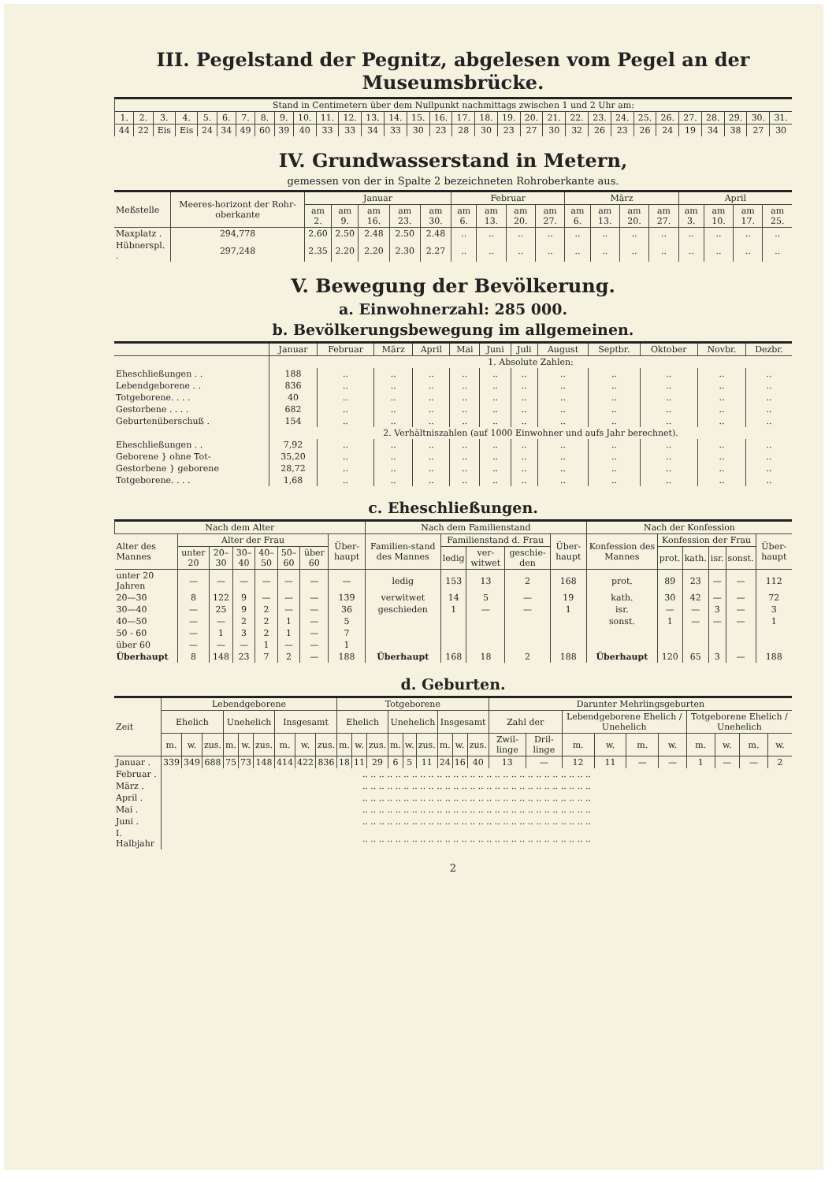III. Pegelstand der Pegnitz, abgelesen vom Pegel an der Museumsbrücke.
| Stand in Centimetern über dem Nullpunkt nachmittags zwischen 1 und 2 Uhr am: | | | | | | | | | | | | | | | | | | | | | | | | | | | | | | |
| --- | --- | --- | --- | --- | --- | --- | --- | --- | --- | --- | --- | --- | --- | --- | --- | --- | --- | --- | --- | --- | --- | --- | --- | --- | --- | --- | --- | --- | --- | --- |
| 1. | 2. | 3. | 4. | 5. | 6. | 7. | 8. | 9. | 10. | 11. | 12. | 13. | 14. | 15. | 16. | 17. | 18. | 19. | 20. | 21. | 22. | 23. | 24. | 25. | 26. | 27. | 28. | 29. | 30. | 31. |
| 44 | 22 | Eis | Eis | 24 | 34 | 49 | 60 | 39 | 40 | 33 | 33 | 34 | 33 | 30 | 23 | 28 | 30 | 23 | 27 | 30 | 32 | 26 | 23 | 26 | 24 | 19 | 34 | 38 | 27 | 30 |
IV. Grundwasserstand in Metern,
gemessen von der in Spalte 2 bezeichneten Rohroberkante aus.
| Meßstelle | Meeres-horizont der Rohr-oberkante | Januar | | | | | Februar | | | | März | | | | April | | | |
| --- | --- | --- | --- | --- | --- | --- | --- | --- | --- | --- | --- | --- | --- | --- | --- | --- | --- | --- |
| | | am 2. | am 9. | am 16. | am 23. | am 30. | am 6. | am 13. | am 20. | am 27. | am 6. | am 13. | am 20. | am 27. | am 3. | am 10. | am 17. | am 25. |
| Maxplatz . | 294,778 | 2.60 | 2.50 | 2.48 | 2.50 | 2.48 | .. | .. | .. | .. | .. | .. | .. | .. | .. | .. | .. | .. |
| Hübnerspl. . | 297,248 | 2.35 | 2.20 | 2.20 | 2.30 | 2.27 | .. | .. | .. | .. | .. | .. | .. | .. | .. | .. | .. | .. |
V. Bewegung der Bevölkerung.
a. Einwohnerzahl: 285 000.
b. Bevölkerungsbewegung im allgemeinen.
| | Januar | Februar | März | April | Mai | Juni | Juli | August | Septbr. | Oktober | Novbr. | Dezbr. |
| --- | --- | --- | --- | --- | --- | --- | --- | --- | --- | --- | --- | --- |
| | 1. Absolute Zahlen: | | | | | | | | | | | |
| Eheschließungen . . | 188 | .. | .. | .. | .. | .. | .. | .. | .. | .. | .. | .. |
| Lebendgeborene . . | 836 | .. | .. | .. | .. | .. | .. | .. | .. | .. | .. | .. |
| Totgeborene. . . . | 40 | .. | .. | .. | .. | .. | .. | .. | .. | .. | .. | .. |
| Gestorbene . . . . | 682 | .. | .. | .. | .. | .. | .. | .. | .. | .. | .. | .. |
| Geburtenüberschuß . | 154 | .. | .. | .. | .. | .. | .. | .. | .. | .. | .. | .. |
| | 2. Verhältniszahlen (auf 1000 Einwohner und aufs Jahr berechnet). | | | | | | | | | | | |
| Eheschließungen . . | 7,92 | .. | .. | .. | .. | .. | .. | .. | .. | .. | .. | .. |
| Geborene } ohne Tot- | 35,20 | .. | .. | .. | .. | .. | .. | .. | .. | .. | .. | .. |
| Gestorbene } geborene | 28,72 | .. | .. | .. | .. | .. | .. | .. | .. | .. | .. | .. |
| Totgeborene. . . . | 1,68 | .. | .. | .. | .. | .. | .. | .. | .. | .. | .. | .. |
c. Eheschließungen.
| Nach dem Alter | | | | | | | | Nach dem Familienstand | | | | | Nach der Konfession | | | | | |
| --- | --- | --- | --- | --- | --- | --- | --- | --- | --- | --- | --- | --- | --- | --- | --- | --- | --- | --- |
| Alter des Mannes | Alter der Frau | | | | | | Über-haupt | Familien-stand des Mannes | Familienstand d. Frau | | | Über-haupt | Konfession des Mannes | Konfession der Frau | | | | Über-haupt |
| | unter 20 | 20–30 | 30–40 | 40–50 | 50–60 | über 60 | | | ledig | ver-witwet | geschie-den | | | prot. | kath. | isr. | sonst. | |
| unter 20 Jahren | — | — | — | — | — | — | — | ledig | 153 | 13 | 2 | 168 | prot. | 89 | 23 | — | — | 112 |
| 20—30 | 8 | 122 | 9 | — | — | — | 139 | verwitwet | 14 | 5 | — | 19 | kath. | 30 | 42 | — | — | 72 |
| 30—40 | — | 25 | 9 | 2 | — | — | 36 | geschieden | 1 | — | — | 1 | isr. | — | — | 3 | — | 3 |
| 40—50 | — | — | 2 | 2 | 1 | — | 5 | | | | | | sonst. | 1 | — | — | — | 1 |
| 50 - 60 | — | 1 | 3 | 2 | 1 | — | 7 | | | | | | | | | | | |
| über 60 | — | — | — | 1 | — | — | 1 | | | | | | | | | | | |
| Überhaupt | 8 | 148 | 23 | 7 | 2 | — | 188 | Überhaupt | 168 | 18 | 2 | 188 | Überhaupt | 120 | 65 | 3 | — | 188 |
d. Geburten.
| Zeit | Lebendgeborene | | | | | | | | | Totgeborene | | | | | | | | | Darunter Mehrlingsgeburten | | | | | | | | | |
| --- | --- | --- | --- | --- | --- | --- | --- | --- | --- | --- | --- | --- | --- | --- | --- | --- | --- | --- | --- | --- | --- | --- | --- | --- | --- | --- | --- | --- |
| | Ehelich | | | Unehelich | | | Insgesamt | | | Ehelich | | | Unehelich | | | Insgesamt | | | Zahl der | | Lebendgeborene Ehelich / Unehelich | | | | Totgeborene Ehelich / Unehelich | | | |
| | m. | w. | zus. | m. | w. | zus. | m. | w. | zus. | m. | w. | zus. | m. | w. | zus. | m. | w. | zus. | Zwil-linge | Dril-linge | m. | w. | m. | w. | m. | w. | m. | w. |
| Januar . | 339 | 349 | 688 | 75 | 73 | 148 | 414 | 422 | 836 | 18 | 11 | 29 | 6 | 5 | 11 | 24 | 16 | 40 | 13 | — | 12 | 11 | — | — | 1 | — | — | 2 |
| Februar . | .. .. .. .. .. .. .. .. .. .. .. .. .. .. .. .. .. .. .. .. .. .. .. .. .. .. .. .. | | | | | | | | | | | | | | | | | | | | | | | | | | | |
| März . | .. .. .. .. .. .. .. .. .. .. .. .. .. .. .. .. .. .. .. .. .. .. .. .. .. .. .. .. | | | | | | | | | | | | | | | | | | | | | | | | | | | |
| April . | .. .. .. .. .. .. .. .. .. .. .. .. .. .. .. .. .. .. .. .. .. .. .. .. .. .. .. .. | | | | | | | | | | | | | | | | | | | | | | | | | | | |
| Mai . | .. .. .. .. .. .. .. .. .. .. .. .. .. .. .. .. .. .. .. .. .. .. .. .. .. .. .. .. | | | | | | | | | | | | | | | | | | | | | | | | | | | |
| Juni . | .. .. .. .. .. .. .. .. .. .. .. .. .. .. .. .. .. .. .. .. .. .. .. .. .. .. .. .. | | | | | | | | | | | | | | | | | | | | | | | | | | | |
| I. Halbjahr | .. .. .. .. .. .. .. .. .. .. .. .. .. .. .. .. .. .. .. .. .. .. .. .. .. .. .. .. | | | | | | | | | | | | | | | | | | | | | | | | | | | |
2